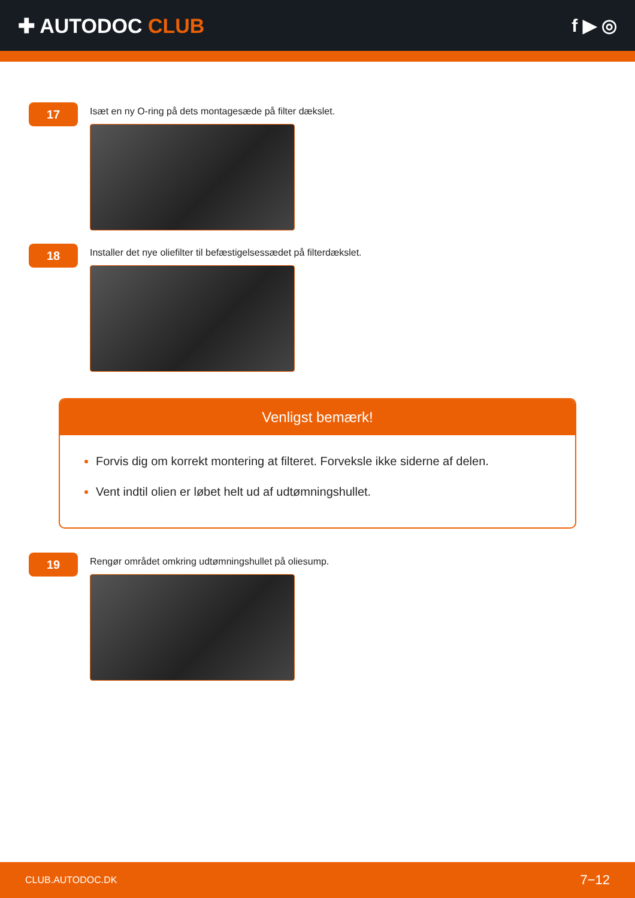✚ AUTODOC CLUB f ▶ ◎
17
Isæt en ny O-ring på dets montagesæde på filter dækslet.
18
Installer det nye oliefilter til befæstigelsessædet på filterdækslet.
Venligst bemærk!
Forvis dig om korrekt montering at filteret. Forveksle ikke siderne af delen.
Vent indtil olien er løbet helt ud af udtømningshullet.
19
Rengør området omkring udtømningshullet på oliesump.
CLUB.AUTODOC.DK 7−12